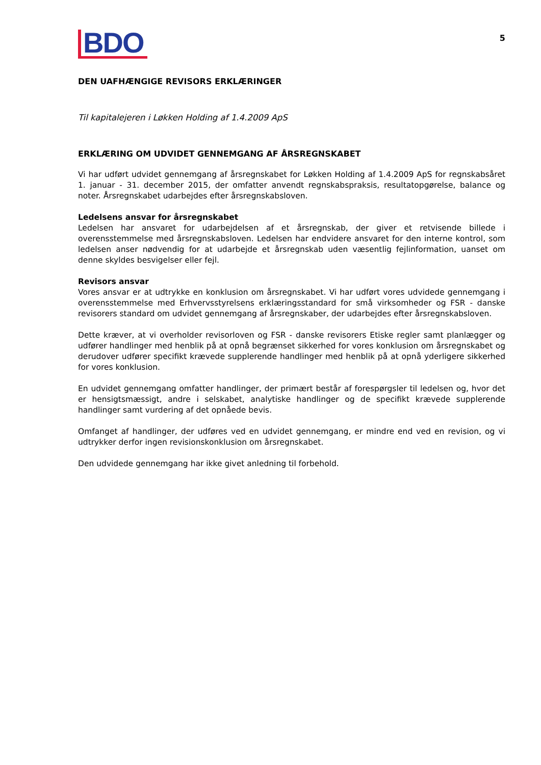BDO
5
DEN UAFHÆNGIGE REVISORS ERKLÆRINGER
Til kapitalejeren i Løkken Holding af 1.4.2009 ApS
ERKLÆRING OM UDVIDET GENNEMGANG AF ÅRSREGNSKABET
Vi har udført udvidet gennemgang af årsregnskabet for Løkken Holding af 1.4.2009 ApS for regnskabsåret 1. januar - 31. december 2015, der omfatter anvendt regnskabspraksis, resultatopgørelse, balance og noter. Årsregnskabet udarbejdes efter årsregnskabsloven.
Ledelsens ansvar for årsregnskabet
Ledelsen har ansvaret for udarbejdelsen af et årsregnskab, der giver et retvisende billede i overensstemmelse med årsregnskabsloven. Ledelsen har endvidere ansvaret for den interne kontrol, som ledelsen anser nødvendig for at udarbejde et årsregnskab uden væsentlig fejlinformation, uanset om denne skyldes besvigelser eller fejl.
Revisors ansvar
Vores ansvar er at udtrykke en konklusion om årsregnskabet. Vi har udført vores udvidede gennemgang i overensstemmelse med Erhvervsstyrelsens erklæringsstandard for små virksomheder og FSR - danske revisorers standard om udvidet gennemgang af årsregnskaber, der udarbejdes efter årsregnskabsloven.
Dette kræver, at vi overholder revisorloven og FSR - danske revisorers Etiske regler samt planlægger og udfører handlinger med henblik på at opnå begrænset sikkerhed for vores konklusion om årsregnskabet og derudover udfører specifikt krævede supplerende handlinger med henblik på at opnå yderligere sikkerhed for vores konklusion.
En udvidet gennemgang omfatter handlinger, der primært består af forespørgsler til ledelsen og, hvor det er hensigtsmæssigt, andre i selskabet, analytiske handlinger og de specifikt krævede supplerende handlinger samt vurdering af det opnåede bevis.
Omfanget af handlinger, der udføres ved en udvidet gennemgang, er mindre end ved en revision, og vi udtrykker derfor ingen revisionskonklusion om årsregnskabet.
Den udvidede gennemgang har ikke givet anledning til forbehold.